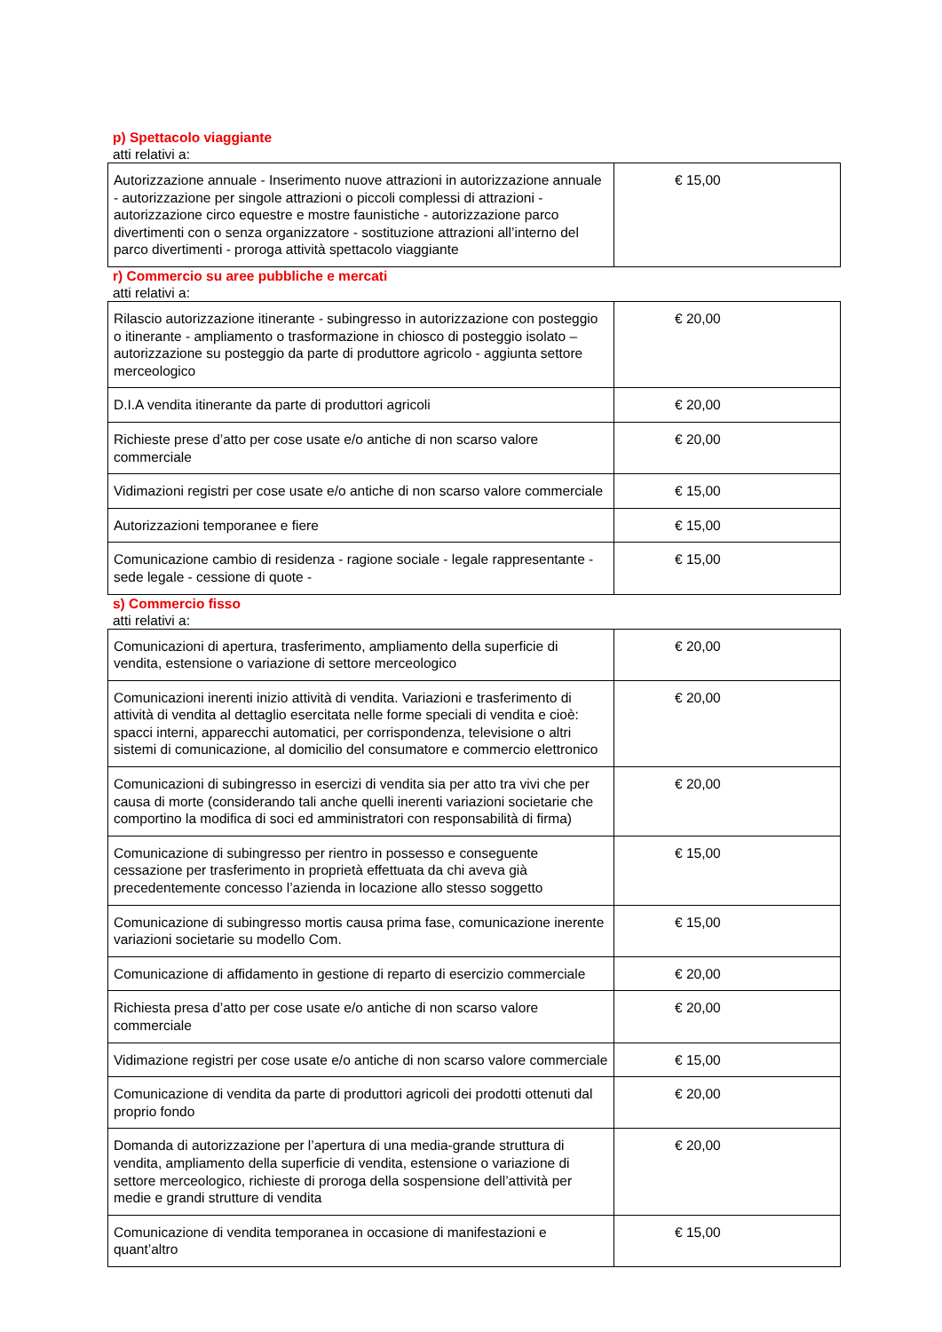p) Spettacolo viaggiante
atti relativi a:
| Autorizzazione annuale - Inserimento nuove attrazioni in autorizzazione annuale - autorizzazione per singole attrazioni o piccoli complessi di attrazioni - autorizzazione circo equestre e mostre faunistiche - autorizzazione parco divertimenti con o senza organizzatore - sostituzione attrazioni all’interno del parco divertimenti - proroga attività spettacolo viaggiante | € 15,00 |
r) Commercio su aree pubbliche e mercati
atti relativi a:
| Rilascio autorizzazione itinerante - subingresso in autorizzazione con posteggio o itinerante - ampliamento o trasformazione in chiosco di posteggio isolato – autorizzazione su posteggio da parte di produttore agricolo - aggiunta settore merceologico | € 20,00 |
| D.I.A vendita itinerante da parte di produttori agricoli | € 20,00 |
| Richieste prese d’atto per cose usate e/o antiche di non scarso valore commerciale | € 20,00 |
| Vidimazioni registri per cose usate e/o antiche di non scarso valore commerciale | € 15,00 |
| Autorizzazioni temporanee e fiere | € 15,00 |
| Comunicazione cambio di residenza - ragione sociale - legale rappresentante - sede legale - cessione di quote - | € 15,00 |
s) Commercio fisso
atti relativi a:
| Comunicazioni di apertura, trasferimento, ampliamento della superficie di vendita, estensione o variazione di settore merceologico | € 20,00 |
| Comunicazioni inerenti inizio attività di vendita. Variazioni e trasferimento di attività di vendita al dettaglio esercitata nelle forme speciali di vendita e cioè: spacci interni, apparecchi automatici, per corrispondenza, televisione o altri sistemi di comunicazione, al domicilio del consumatore e commercio elettronico | € 20,00 |
| Comunicazioni di subingresso in esercizi di vendita sia per atto tra vivi che per causa di morte (considerando tali anche quelli inerenti variazioni societarie che comportino la modifica di soci ed amministratori con responsabilità di firma) | € 20,00 |
| Comunicazione di subingresso per rientro in possesso e conseguente cessazione per trasferimento in proprietà effettuata da chi aveva già precedentemente concesso l’azienda in locazione allo stesso soggetto | € 15,00 |
| Comunicazione di subingresso mortis causa prima fase, comunicazione inerente variazioni societarie su modello Com. | € 15,00 |
| Comunicazione di affidamento in gestione di reparto di esercizio commerciale | € 20,00 |
| Richiesta presa d’atto per cose usate e/o antiche di non scarso valore commerciale | € 20,00 |
| Vidimazione registri per cose usate e/o antiche di non scarso valore commerciale | € 15,00 |
| Comunicazione di vendita da parte di produttori agricoli dei prodotti ottenuti dal proprio fondo | € 20,00 |
| Domanda di autorizzazione per l’apertura di una media-grande struttura di vendita, ampliamento della superficie di vendita, estensione o variazione di settore merceologico, richieste di proroga della sospensione dell’attività per medie e grandi strutture di vendita | € 20,00 |
| Comunicazione di vendita temporanea in occasione di manifestazioni e quant’altro | € 15,00 |